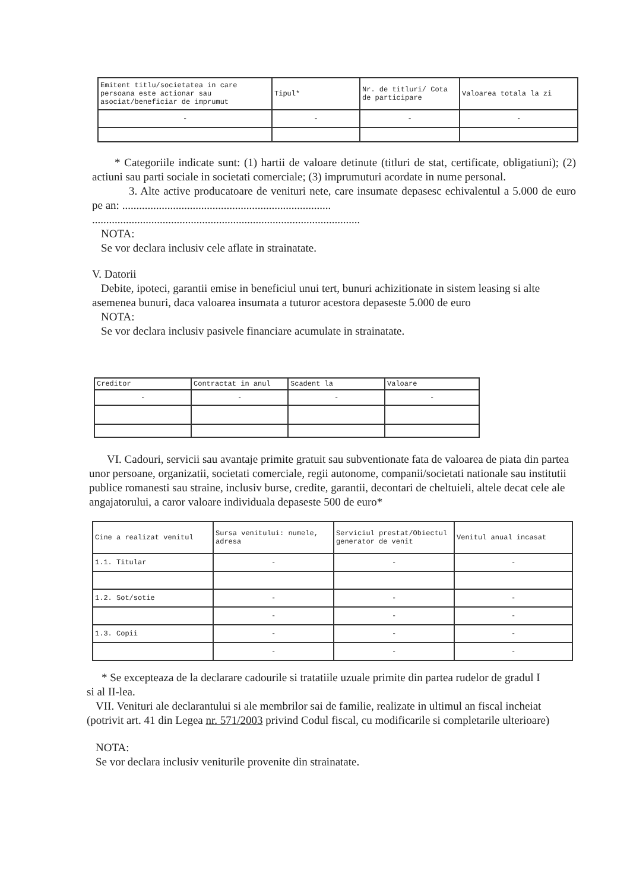| Emitent titlu/societatea in care persoana este actionar sau asociat/beneficiar de imprumut | Tipul* | Nr. de titluri/ Cota de participare | Valoarea totala la zi |
| --- | --- | --- | --- |
| - | - | - | - |
* Categoriile indicate sunt: (1) hartii de valoare detinute (titluri de stat, certificate, obligatiuni); (2) actiuni sau parti sociale in societati comerciale; (3) imprumuturi acordate in nume personal.
3. Alte active producatoare de venituri nete, care insumate depasesc echivalentul a 5.000 de euro pe an: ..........................................................................
...............................................................................................
NOTA:
Se vor declara inclusiv cele aflate in strainatate.
V. Datorii
Debite, ipoteci, garantii emise in beneficiul unui tert, bunuri achizitionate in sistem leasing si alte asemenea bunuri, daca valoarea insumata a tuturor acestora depaseste 5.000 de euro
NOTA:
Se vor declara inclusiv pasivele financiare acumulate in strainatate.
| Creditor | Contractat in anul | Scadent la | Valoare |
| --- | --- | --- | --- |
| - | - | - | - |
VI. Cadouri, servicii sau avantaje primite gratuit sau subventionate fata de valoarea de piata din partea unor persoane, organizatii, societati comerciale, regii autonome, companii/societati nationale sau institutii publice romanesti sau straine, inclusiv burse, credite, garantii, decontari de cheltuieli, altele decat cele ale angajatorului, a caror valoare individuala depaseste 500 de euro*
| Cine a realizat venitul | Sursa venitului: numele, adresa | Serviciul prestat/Obiectul generator de venit | Venitul anual incasat |
| --- | --- | --- | --- |
| 1.1. Titular | - | - | - |
| 1.2. Sot/sotie | - | - | - |
| | - | - | - |
| 1.3. Copii | - | - | - |
| | - | - | - |
* Se excepteaza de la declarare cadourile si tratatiile uzuale primite din partea rudelor de gradul I si al II-lea.
VII. Venituri ale declarantului si ale membrilor sai de familie, realizate in ultimul an fiscal incheiat (potrivit art. 41 din Legea nr. 571/2003 privind Codul fiscal, cu modificarile si completarile ulterioare)
NOTA:
Se vor declara inclusiv veniturile provenite din strainatate.